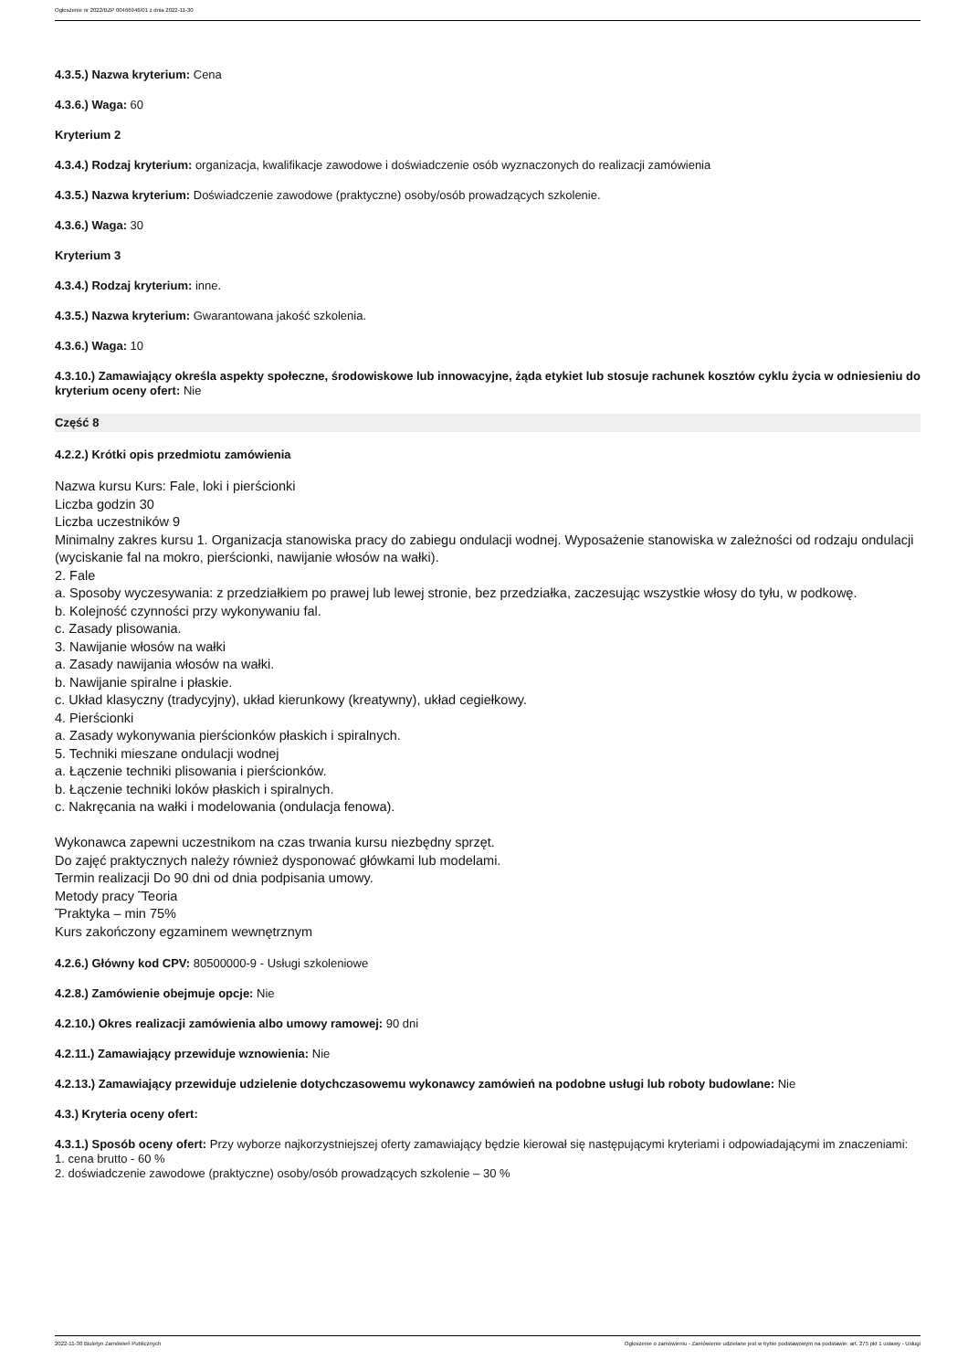Ogłoszenie nr 2022/BZP 00466946/01 z dnia 2022-11-30
4.3.5.) Nazwa kryterium: Cena
4.3.6.) Waga: 60
Kryterium 2
4.3.4.) Rodzaj kryterium: organizacja, kwalifikacje zawodowe i doświadczenie osób wyznaczonych do realizacji zamówienia
4.3.5.) Nazwa kryterium: Doświadczenie zawodowe (praktyczne) osoby/osób prowadzących szkolenie.
4.3.6.) Waga: 30
Kryterium 3
4.3.4.) Rodzaj kryterium: inne.
4.3.5.) Nazwa kryterium: Gwarantowana jakość szkolenia.
4.3.6.) Waga: 10
4.3.10.) Zamawiający określa aspekty społeczne, środowiskowe lub innowacyjne, żąda etykiet lub stosuje rachunek kosztów cyklu życia w odniesieniu do kryterium oceny ofert: Nie
Część 8
4.2.2.) Krótki opis przedmiotu zamówienia
Nazwa kursu Kurs: Fale, loki i pierścionki
Liczba godzin 30
Liczba uczestników 9
Minimalny zakres kursu 1. Organizacja stanowiska pracy do zabiegu ondulacji wodnej. Wyposażenie stanowiska w zależności od rodzaju ondulacji (wyciskanie fal na mokro, pierścionki, nawijanie włosów na wałki).
2. Fale
a. Sposoby wyczesywania: z przedziałkiem po prawej lub lewej stronie, bez przedziałka, zaczesując wszystkie włosy do tyłu, w podkowę.
b. Kolejność czynności przy wykonywaniu fal.
c. Zasady plisowania.
3. Nawijanie włosów na wałki
a. Zasady nawijania włosów na wałki.
b. Nawijanie spiralne i płaskie.
c. Układ klasyczny (tradycyjny), układ kierunkowy (kreatywny), układ cegiełkowy.
4. Pierścionki
a. Zasady wykonywania pierścionków płaskich i spiralnych.
5. Techniki mieszane ondulacji wodnej
a. Łączenie techniki plisowania i pierścionków.
b. Łączenie techniki loków płaskich i spiralnych.
c. Nakręcania na wałki i modelowania (ondulacja fenowa).
Wykonawca zapewni uczestnikom na czas trwania kursu niezbędny sprzęt.
Do zajęć praktycznych należy również dysponować główkami lub modelami.
Termin realizacji Do 90 dni od dnia podpisania umowy.
Metody pracy ̃ Teoria
̃ Praktyka – min 75%
Kurs zakończony egzaminem wewnętrznym
4.2.6.) Główny kod CPV: 80500000-9 - Usługi szkoleniowe
4.2.8.) Zamówienie obejmuje opcje: Nie
4.2.10.) Okres realizacji zamówienia albo umowy ramowej: 90 dni
4.2.11.) Zamawiający przewiduje wznowienia: Nie
4.2.13.) Zamawiający przewiduje udzielenie dotychczasowemu wykonawcy zamówień na podobne usługi lub roboty budowlane: Nie
4.3.) Kryteria oceny ofert:
4.3.1.) Sposób oceny ofert: Przy wyborze najkorzystniejszej oferty zamawiający będzie kierował się następującymi kryteriami i odpowiadającymi im znaczeniami:
1. cena brutto - 60 %
2. doświadczenie zawodowe (praktyczne) osoby/osób prowadzących szkolenie – 30 %
2022-11-30 Biuletyn Zamówień Publicznych Ogłoszenie o zamówieniu - Zamówienie udzielane jest w trybie podstawowym na podstawie: art. 275 pkt 1 ustawy - Usługi